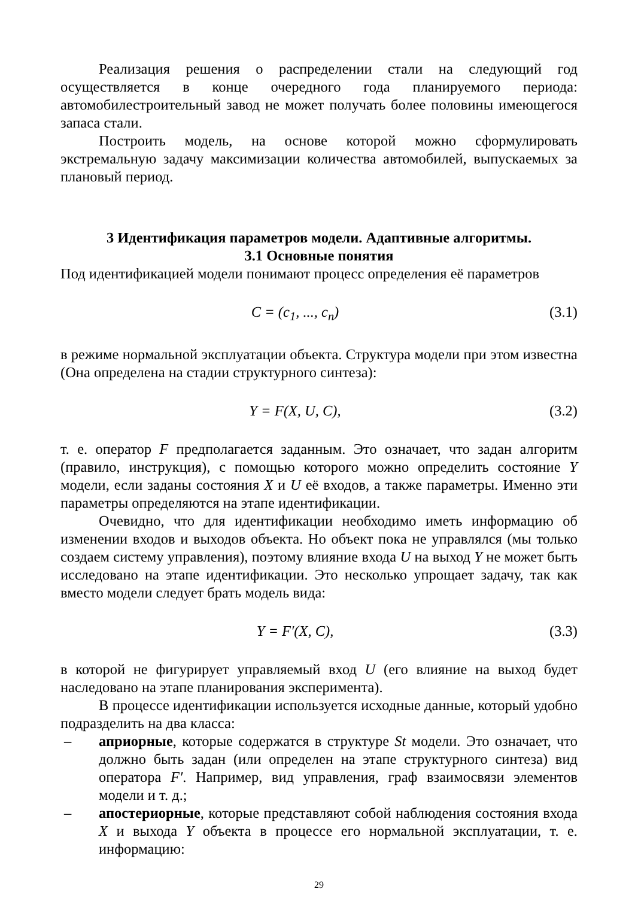Реализация решения о распределении стали на следующий год осуществляется в конце очередного года планируемого периода: автомобилестроительный завод не может получать более половины имеющегося запаса стали.
Построить модель, на основе которой можно сформулировать экстремальную задачу максимизации количества автомобилей, выпускаемых за плановый период.
3 Идентификация параметров модели. Адаптивные алгоритмы.
3.1 Основные понятия
Под идентификацией модели понимают процесс определения её параметров
C = (c<sub>1</sub>, ..., c<sub>n</sub>) (3.1)
в режиме нормальной эксплуатации объекта. Структура модели при этом известна (Она определена на стадии структурного синтеза):
Y = F(X, U, C), (3.2)
т. е. оператор F предполагается заданным. Это означает, что задан алгоритм (правило, инструкция), с помощью которого можно определить состояние Y модели, если заданы состояния X и U её входов, а также параметры. Именно эти параметры определяются на этапе идентификации.
Очевидно, что для идентификации необходимо иметь информацию об изменении входов и выходов объекта. Но объект пока не управлялся (мы только создаем систему управления), поэтому влияние входа U на выход Y не может быть исследовано на этапе идентификации. Это несколько упрощает задачу, так как вместо модели следует брать модель вида:
Y = F′(X, C), (3.3)
в которой не фигурирует управляемый вход U (его влияние на выход будет наследовано на этапе планирования эксперимента).
В процессе идентификации используется исходные данные, который удобно подразделить на два класса:
– априорные, которые содержатся в структуре St модели. Это означает, что должно быть задан (или определен на этапе структурного синтеза) вид оператора F′. Например, вид управления, граф взаимосвязи элементов модели и т. д.;
– апостериорные, которые представляют собой наблюдения состояния входа X и выхода Y объекта в процессе его нормальной эксплуатации, т. е. информацию:
29